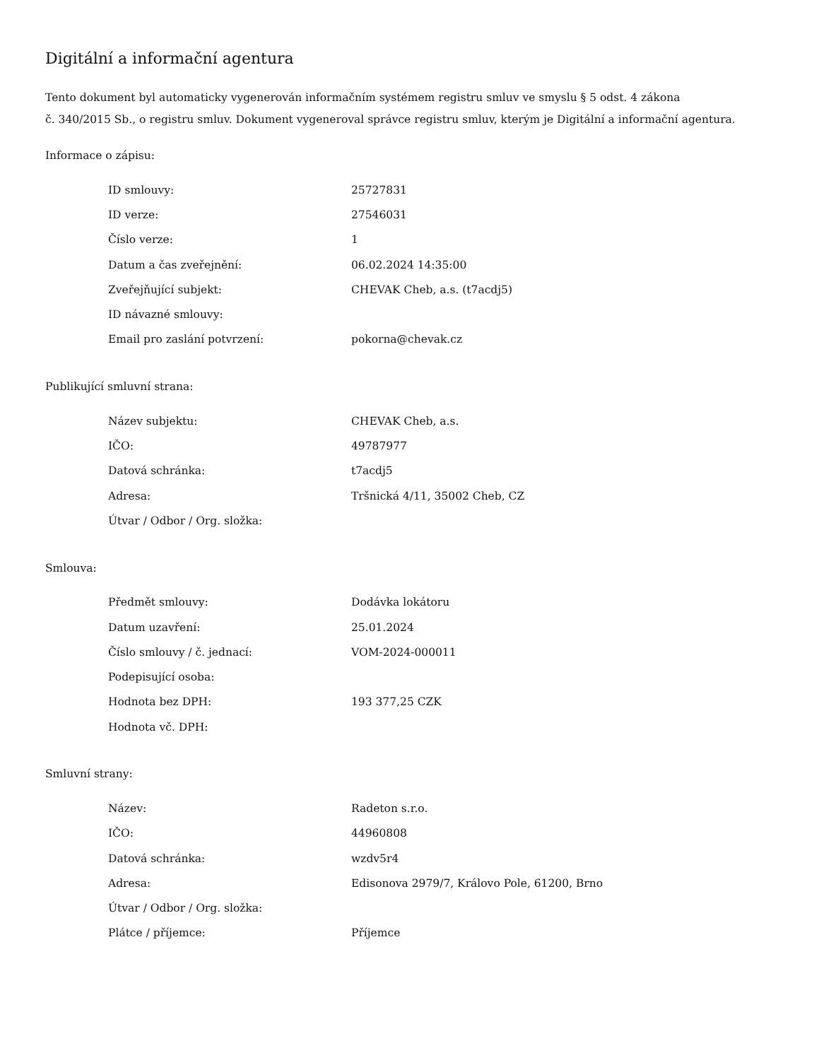Digitální a informační agentura
Tento dokument byl automaticky vygenerován informačním systémem registru smluv ve smyslu § 5 odst. 4 zákona
č. 340/2015 Sb., o registru smluv. Dokument vygeneroval správce registru smluv, kterým je Digitální a informační agentura.
Informace o zápisu:
| ID smlouvy: | 25727831 |
| ID verze: | 27546031 |
| Číslo verze: | 1 |
| Datum a čas zveřejnění: | 06.02.2024 14:35:00 |
| Zveřejňující subjekt: | CHEVAK Cheb, a.s. (t7acdj5) |
| ID návazné smlouvy: | |
| Email pro zaslání potvrzení: | pokorna@chevak.cz |
Publikující smluvní strana:
| Název subjektu: | CHEVAK Cheb, a.s. |
| IČO: | 49787977 |
| Datová schránka: | t7acdj5 |
| Adresa: | Tršnická 4/11, 35002 Cheb, CZ |
| Útvar / Odbor / Org. složka: | |
Smlouva:
| Předmět smlouvy: | Dodávka lokátoru |
| Datum uzavření: | 25.01.2024 |
| Číslo smlouvy / č. jednací: | VOM-2024-000011 |
| Podepisující osoba: | |
| Hodnota bez DPH: | 193 377,25 CZK |
| Hodnota vč. DPH: | |
Smluvní strany:
| Název: | Radeton s.r.o. |
| IČO: | 44960808 |
| Datová schránka: | wzdv5r4 |
| Adresa: | Edisonova 2979/7, Královo Pole, 61200, Brno |
| Útvar / Odbor / Org. složka: | |
| Plátce / příjemce: | Příjemce |